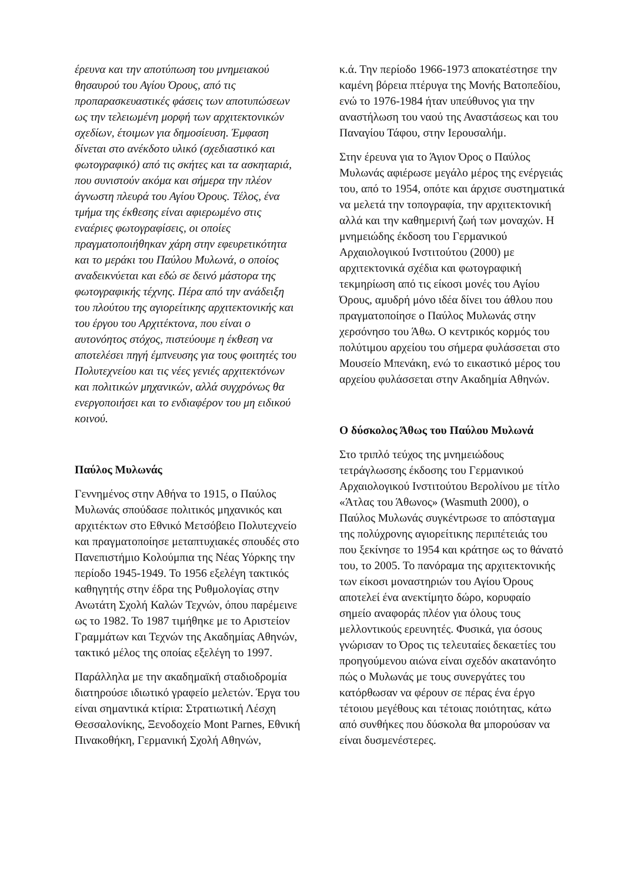έρευνα και την αποτύπωση του μνημειακού θησαυρού του Αγίου Όρους, από τις προπαρασκευαστικές φάσεις των αποτυπώσεων ως την τελειωμένη μορφή των αρχιτεκτονικών σχεδίων, έτοιμων για δημοσίευση. Έμφαση δίνεται στο ανέκδοτο υλικό (σχεδιαστικό και φωτογραφικό) από τις σκήτες και τα ασκηταριά, που συνιστούν ακόμα και σήμερα την πλέον άγνωστη πλευρά του Αγίου Όρους. Τέλος, ένα τμήμα της έκθεσης είναι αφιερωμένο στις εναέριες φωτογραφίσεις, οι οποίες πραγματοποιήθηκαν χάρη στην εφευρετικότητα και το μεράκι του Παύλου Μυλωνά, ο οποίος αναδεικνύεται και εδώ σε δεινό μάστορα της φωτογραφικής τέχνης. Πέρα από την ανάδειξη του πλούτου της αγιορείτικης αρχιτεκτονικής και του έργου του Αρχιτέκτονα, που είναι ο αυτονόητος στόχος, πιστεύουμε η έκθεση να αποτελέσει πηγή έμπνευσης για τους φοιτητές του Πολυτεχνείου και τις νέες γενιές αρχιτεκτόνων και πολιτικών μηχανικών, αλλά συγχρόνως θα ενεργοποιήσει και το ενδιαφέρον του μη ειδικού κοινού.
Παύλος Μυλωνάς
Γεννημένος στην Αθήνα το 1915, ο Παύλος Μυλωνάς σπούδασε πολιτικός μηχανικός και αρχιτέκτων στο Εθνικό Μετσόβειο Πολυτεχνείο και πραγματοποίησε μεταπτυχιακές σπουδές στο Πανεπιστήμιο Κολούμπια της Νέας Υόρκης την περίοδο 1945-1949. Το 1956 εξελέγη τακτικός καθηγητής στην έδρα της Ρυθμολογίας στην Ανωτάτη Σχολή Καλών Τεχνών, όπου παρέμεινε ως το 1982. Το 1987 τιμήθηκε με το Αριστείον Γραμμάτων και Τεχνών της Ακαδημίας Αθηνών, τακτικό μέλος της οποίας εξελέγη το 1997.
Παράλληλα με την ακαδημαϊκή σταδιοδρομία διατηρούσε ιδιωτικό γραφείο μελετών. Έργα του είναι σημαντικά κτίρια: Στρατιωτική Λέσχη Θεσσαλονίκης, Ξενοδοχείο Mont Parnes, Εθνική Πινακοθήκη, Γερμανική Σχολή Αθηνών,
κ.ά. Την περίοδο 1966-1973 αποκατέστησε την καμένη βόρεια πτέρυγα της Μονής Βατοπεδίου, ενώ το 1976-1984 ήταν υπεύθυνος για την αναστήλωση του ναού της Αναστάσεως και του Παναγίου Τάφου, στην Ιερουσαλήμ.
Στην έρευνα για το Άγιον Όρος ο Παύλος Μυλωνάς αφιέρωσε μεγάλο μέρος της ενέργειάς του, από το 1954, οπότε και άρχισε συστηματικά να μελετά την τοπογραφία, την αρχιτεκτονική αλλά και την καθημερινή ζωή των μοναχών. Η μνημειώδης έκδοση του Γερμανικού Αρχαιολογικού Ινστιτούτου (2000) με αρχιτεκτονικά σχέδια και φωτογραφική τεκμηρίωση από τις είκοσι μονές του Αγίου Όρους, αμυδρή μόνο ιδέα δίνει του άθλου που πραγματοποίησε ο Παύλος Μυλωνάς στην χερσόνησο του Άθω. Ο κεντρικός κορμός του πολύτιμου αρχείου του σήμερα φυλάσσεται στο Μουσείο Μπενάκη, ενώ το εικαστικό μέρος του αρχείου φυλάσσεται στην Ακαδημία Αθηνών.
Ο δύσκολος Άθως του Παύλου Μυλωνά
Στο τριπλό τεύχος της μνημειώδους τετράγλωσσης έκδοσης του Γερμανικού Αρχαιολογικού Ινστιτούτου Βερολίνου με τίτλο «Άτλας του Άθωνος» (Wasmuth 2000), ο Παύλος Μυλωνάς συγκέντρωσε το απόσταγμα της πολύχρονης αγιορείτικης περιπέτειάς του που ξεκίνησε το 1954 και κράτησε ως το θάνατό του, το 2005. Το πανόραμα της αρχιτεκτονικής των είκοσι μοναστηριών του Αγίου Όρους αποτελεί ένα ανεκτίμητο δώρο, κορυφαίο σημείο αναφοράς πλέον για όλους τους μελλοντικούς ερευνητές. Φυσικά, για όσους γνώρισαν το Όρος τις τελευταίες δεκαετίες του προηγούμενου αιώνα είναι σχεδόν ακατανόητο πώς ο Μυλωνάς με τους συνεργάτες του κατόρθωσαν να φέρουν σε πέρας ένα έργο τέτοιου μεγέθους και τέτοιας ποιότητας, κάτω από συνθήκες που δύσκολα θα μπορούσαν να είναι δυσμενέστερες.